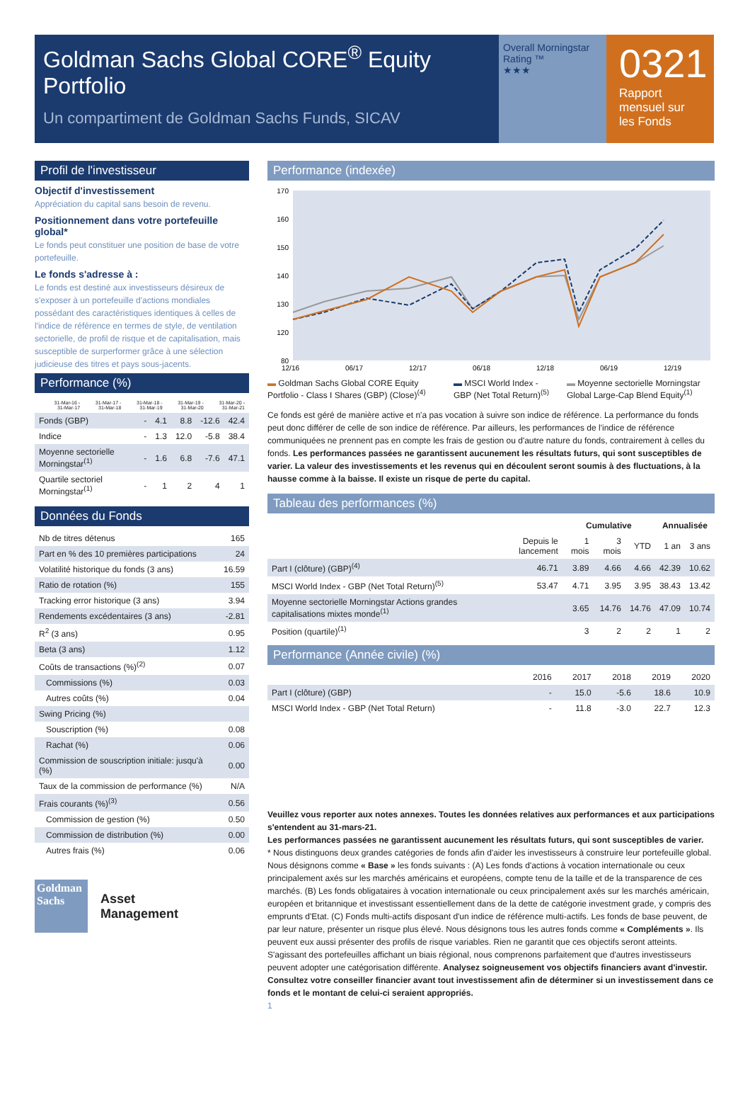Goldman Sachs Global CORE<sup>®</sup> Equity Portfolio
Un compartiment de Goldman Sachs Funds, SICAV
Overall Morningstar Rating ™
★★★
0321
Rapport mensuel sur les Fonds
Profil de l'investisseur
Objectif d'investissement
Appréciation du capital sans besoin de revenu.
Positionnement dans votre portefeuille global*
Le fonds peut constituer une position de base de votre portefeuille.
Le fonds s'adresse à :
Le fonds est destiné aux investisseurs désireux de s'exposer à un portefeuille d'actions mondiales possédant des caractéristiques identiques à celles de l'indice de référence en termes de style, de ventilation sectorielle, de profil de risque et de capitalisation, mais susceptible de surperformer grâce à une sélection judicieuse des titres et pays sous-jacents.
Performance (%)
| | 31-Mar-16 - 31-Mar-17 | 31-Mar-17 - 31-Mar-18 | 31-Mar-18 - 31-Mar-19 | 31-Mar-19 - 31-Mar-20 | 31-Mar-20 - 31-Mar-21 |
| --- | --- | --- | --- | --- | --- |
| Fonds (GBP) | - | 4.1 | 8.8 | -12.6 | 42.4 |
| Indice | - | 1.3 | 12.0 | -5.8 | 38.4 |
| Moyenne sectorielle Morningstar<sup>(1)</sup> | - | 1.6 | 6.8 | -7.6 | 47.1 |
| Quartile sectoriel Morningstar<sup>(1)</sup> | - | 1 | 2 | 4 | 1 |
Données du Fonds
| Nb de titres détenus | 165 |
| Part en % des 10 premières participations | 24 |
| Volatilité historique du fonds (3 ans) | 16.59 |
| Ratio de rotation (%) | 155 |
| Tracking error historique (3 ans) | 3.94 |
| Rendements excédentaires (3 ans) | -2.81 |
| R<sup>2</sup> (3 ans) | 0.95 |
| Beta (3 ans) | 1.12 |
| Coûts de transactions (%)<sup>(2)</sup> | 0.07 |
| Commissions (%) | 0.03 |
| Autres coûts (%) | 0.04 |
| Swing Pricing (%) | |
| Souscription (%) | 0.08 |
| Rachat (%) | 0.06 |
| Commission de souscription initiale: jusqu'à (%) | 0.00 |
| Taux de la commission de performance (%) | N/A |
| Frais courants (%)<sup>(3)</sup> | 0.56 |
| Commission de gestion (%) | 0.50 |
| Commission de distribution (%) | 0.00 |
| Autres frais (%) | 0.06 |
Goldman Sachs
Asset
Management
Performance (indexée)
170
160
150
140
130
120
80
12/16
06/17
12/17
06/18
12/18
06/19
12/19
▬ Goldman Sachs Global CORE Equity Portfolio - Class I Shares (GBP) (Close)<sup>(4)</sup>
▬ MSCI World Index - GBP (Net Total Return)<sup>(5)</sup>
▬ Moyenne sectorielle Morningstar Global Large-Cap Blend Equity<sup>(1)</sup>
Ce fonds est géré de manière active et n'a pas vocation à suivre son indice de référence. La performance du fonds peut donc différer de celle de son indice de référence. Par ailleurs, les performances de l'indice de référence communiquées ne prennent pas en compte les frais de gestion ou d'autre nature du fonds, contrairement à celles du fonds. Les performances passées ne garantissent aucunement les résultats futurs, qui sont susceptibles de varier. La valeur des investissements et les revenus qui en découlent seront soumis à des fluctuations, à la hausse comme à la baisse. Il existe un risque de perte du capital.
Tableau des performances (%)
| | | Cumulative | | | Annualisée | |
| --- | --- | --- | --- | --- | --- | --- |
| | Depuis le lancement | 1 mois | 3 mois | YTD | 1 an | 3 ans |
| Part I (clôture) (GBP)<sup>(4)</sup> | 46.71 | 3.89 | 4.66 | 4.66 | 42.39 | 10.62 |
| MSCI World Index - GBP (Net Total Return)<sup>(5)</sup> | 53.47 | 4.71 | 3.95 | 3.95 | 38.43 | 13.42 |
| Moyenne sectorielle Morningstar Actions grandes capitalisations mixtes monde<sup>(1)</sup> | | 3.65 | 14.76 | 14.76 | 47.09 | 10.74 |
| Position (quartile)<sup>(1)</sup> | | 3 | 2 | 2 | 1 | 2 |
Performance (Année civile) (%)
| | 2016 | 2017 | 2018 | 2019 | 2020 |
| --- | --- | --- | --- | --- | --- |
| Part I (clôture) (GBP) | - | 15.0 | -5.6 | 18.6 | 10.9 |
| MSCI World Index - GBP (Net Total Return) | - | 11.8 | -3.0 | 22.7 | 12.3 |
Veuillez vous reporter aux notes annexes. Toutes les données relatives aux performances et aux participations s'entendent au 31-mars-21.
Les performances passées ne garantissent aucunement les résultats futurs, qui sont susceptibles de varier.
* Nous distinguons deux grandes catégories de fonds afin d'aider les investisseurs à construire leur portefeuille global. Nous désignons comme « Base » les fonds suivants : (A) Les fonds d'actions à vocation internationale ou ceux principalement axés sur les marchés américains et européens, compte tenu de la taille et de la transparence de ces marchés. (B) Les fonds obligataires à vocation internationale ou ceux principalement axés sur les marchés américain, européen et britannique et investissant essentiellement dans de la dette de catégorie investment grade, y compris des emprunts d'Etat. (C) Fonds multi-actifs disposant d'un indice de référence multi-actifs. Les fonds de base peuvent, de par leur nature, présenter un risque plus élevé. Nous désignons tous les autres fonds comme « Compléments ». Ils peuvent eux aussi présenter des profils de risque variables. Rien ne garantit que ces objectifs seront atteints.
S'agissant des portefeuilles affichant un biais régional, nous comprenons parfaitement que d'autres investisseurs peuvent adopter une catégorisation différente. Analysez soigneusement vos objectifs financiers avant d'investir. Consultez votre conseiller financier avant tout investissement afin de déterminer si un investissement dans ce fonds et le montant de celui-ci seraient appropriés.
1